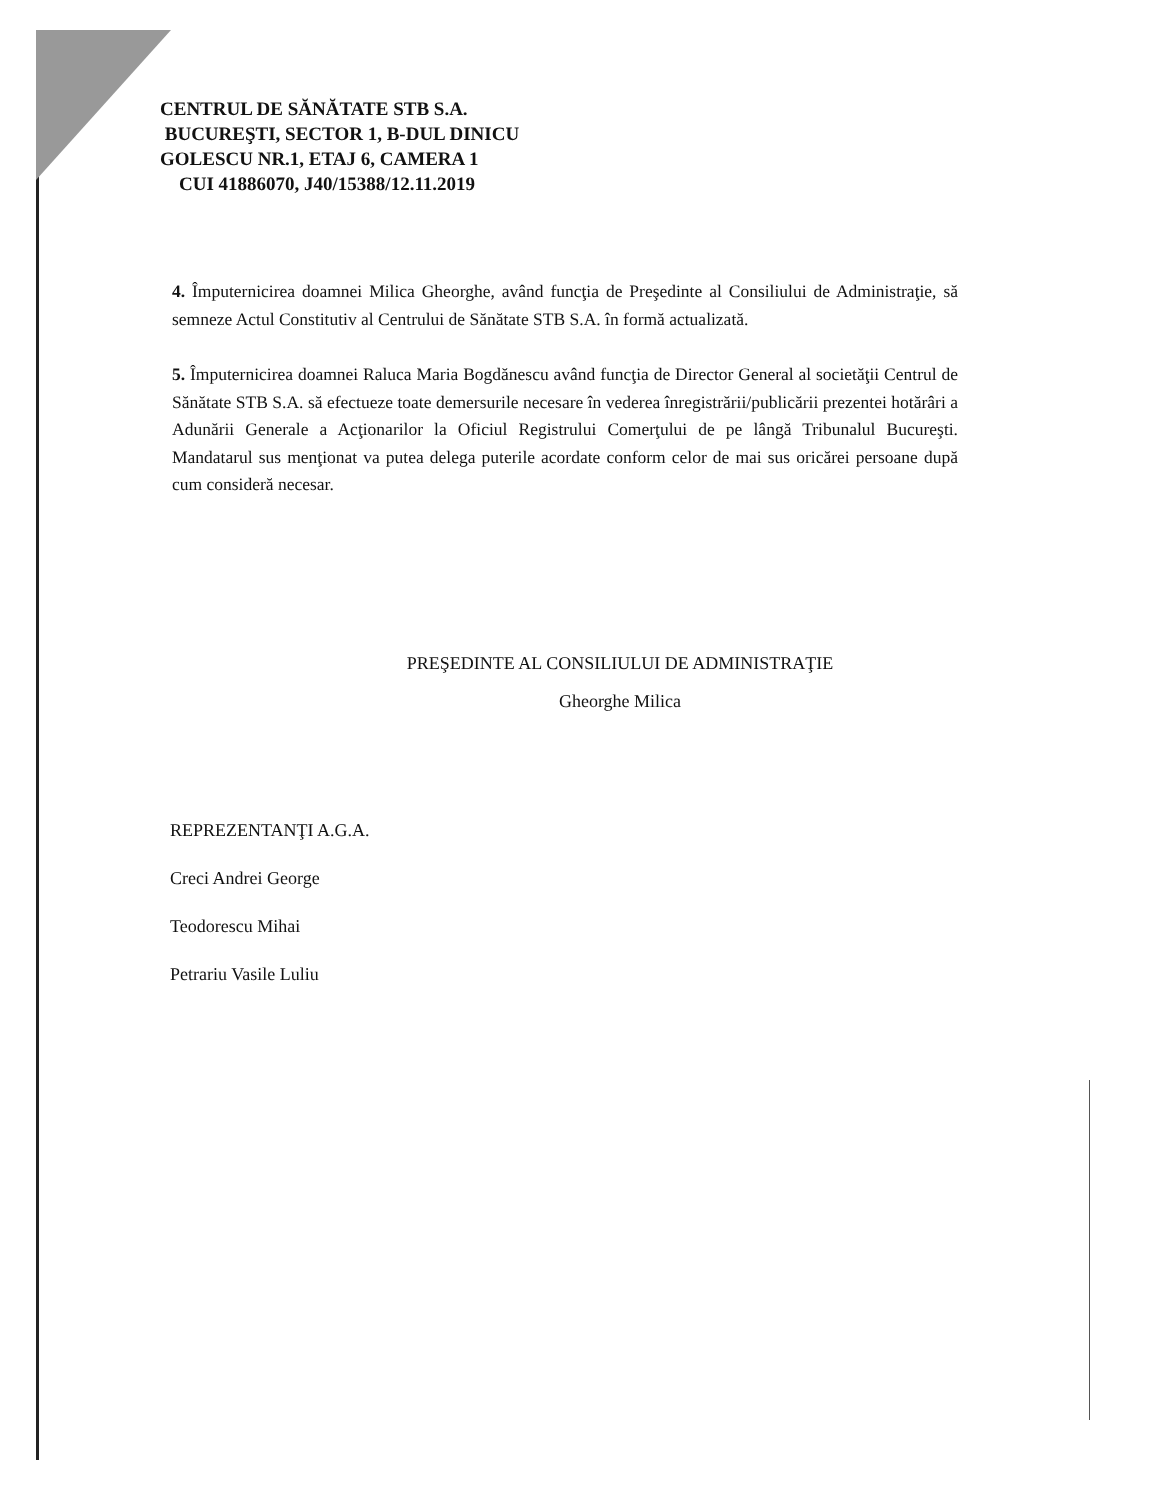CENTRUL DE SĂNĂTATE STB S.A.
BUCUREŞTI, SECTOR 1, B-DUL DINICU
GOLESCU NR.1, ETAJ 6, CAMERA 1
CUI 41886070, J40/15388/12.11.2019
4. Împuternicirea doamnei Milica Gheorghe, având funcţia de Preşedinte al Consiliului de Administraţie, să semneze Actul Constitutiv al Centrului de Sănătate STB S.A. în formă actualizată.
5. Împuternicirea doamnei Raluca Maria Bogdănescu având funcţia de Director General al societăţii Centrul de Sănătate STB S.A. să efectueze toate demersurile necesare în vederea înregistrării/publicării prezentei hotărâri a Adunării Generale a Acţionarilor la Oficiul Registrului Comerţului de pe lângă Tribunalul Bucureşti. Mandatarul sus menţionat va putea delega puterile acordate conform celor de mai sus oricărei persoane după cum consideră necesar.
PREŞEDINTE AL CONSILIULUI DE ADMINISTRAŢIE
Gheorghe Milica
REPREZENTANŢI A.G.A.
Creci Andrei George
Teodorescu Mihai
Petrariu Vasile Luliu